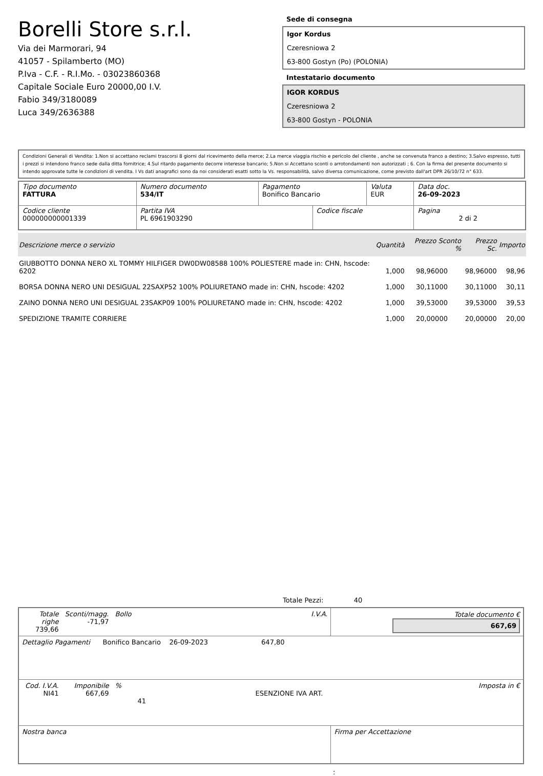Borelli Store s.r.l.
Via dei Marmorari, 94
41057 - Spilamberto (MO)
P.Iva - C.F. - R.I.Mo. - 03023860368
Capitale Sociale Euro 20000,00 I.V.
Fabio 349/3180089
Luca 349/2636388
Sede di consegna
Igor Kordus
Czeresniowa 2
63-800 Gostyn (Po) (POLONIA)
Intestatario documento
IGOR KORDUS
Czeresniowa 2
63-800 Gostyn - POLONIA
Condizioni Generali di Vendita: 1.Non si accettano reclami trascorsi 8 giorni dal ricevimento della merce; 2.La merce viaggia rischio e pericolo del cliente , anche se convenuta franco a destino; 3.Salvo espresso, tutti i prezzi si intendono franco sede dalla ditta fornitrice; 4.Sul ritardo pagamento decorre interesse bancario; 5.Non si Accettano sconti o arrotondamenti non autorizzati ; 6. Con la firma del presente documento si intendo approvate tutte le condizioni di vendita. I Vs dati anagrafici sono da noi considerati esatti sotto la Vs. responsabilità, salvo diversa comunicazione, come previsto dall'art DPR 26/10/72 n° 633.
| Tipo documento FATTURA | Numero documento 534/IT | Pagamento Bonifico Bancario | | Valuta EUR | Data doc. 26-09-2023 |
| Codice cliente 000000000001339 | Partita IVA PL 6961903290 | | Codice fiscale | | Pagina 2 di 2 |
| Descrizione merce o servizio | Quantità | Prezzo Sconto % | Prezzo Sc. | Importo |
| --- | --- | --- | --- | --- |
| GIUBBOTTO DONNA NERO XL TOMMY HILFIGER DW0DW08588 100% POLIESTERE made in: CHN, hscode: 6202 | 1,000 | 98,96000 | 98,96000 | 98,96 |
| BORSA DONNA NERO UNI DESIGUAL 22SAXP52 100% POLIURETANO made in: CHN, hscode: 4202 | 1,000 | 30,11000 | 30,11000 | 30,11 |
| ZAINO DONNA NERO UNI DESIGUAL 23SAKP09 100% POLIURETANO made in: CHN, hscode: 4202 | 1,000 | 39,53000 | 39,53000 | 39,53 |
| SPEDIZIONE TRAMITE CORRIERE | 1,000 | 20,00000 | 20,00000 | 20,00 |
Totale Pezzi: 40
| Totale righe 739,66 | Sconti/magg. -71,97 | Bollo | I.V.A. | Totale documento € 667,69 | |
| Dettaglio Pagamenti Bonifico Bancario 26-09-2023 647,80 | | | | | |
| Cod. I.V.A. NI41 | Imponibile 667,69 | % | ESENZIONE IVA ART. 41 | | Imposta in € |
| Nostra banca | | | | Firma per Accettazione | |
: